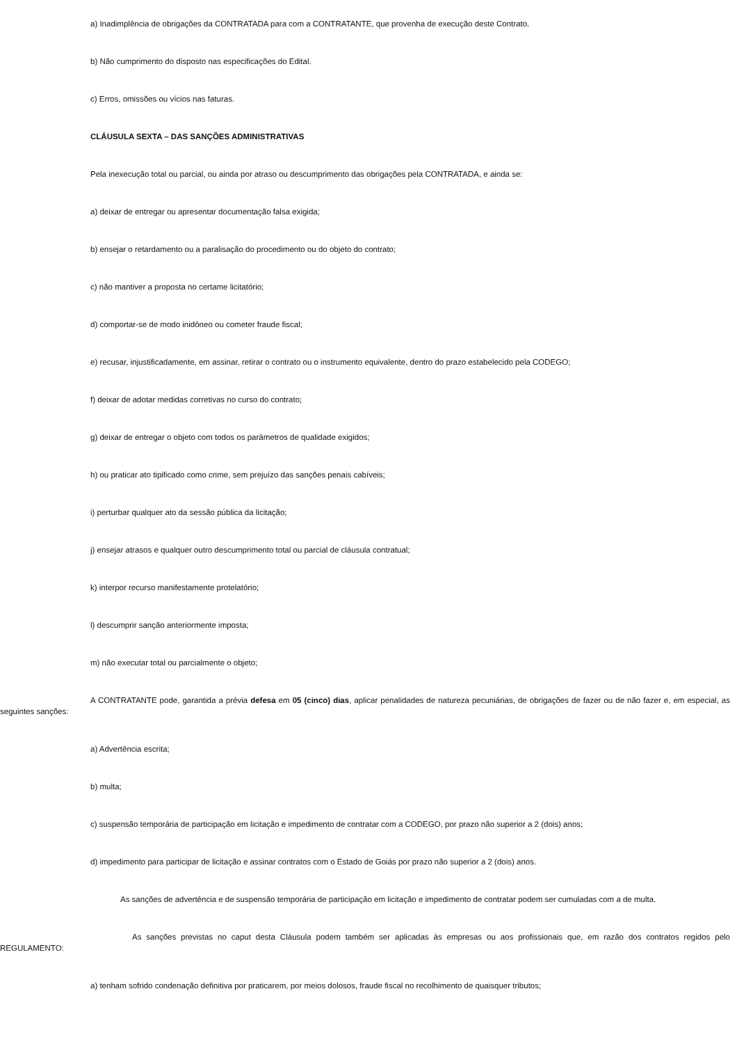a) Inadimplência de obrigações da CONTRATADA para com a CONTRATANTE, que provenha de execução deste Contrato.
b) Não cumprimento do disposto nas especificações do Edital.
c) Erros, omissões ou vícios nas faturas.
CLÁUSULA SEXTA – DAS SANÇÕES ADMINISTRATIVAS
Pela inexecução total ou parcial, ou ainda por atraso ou descumprimento das obrigações pela CONTRATADA, e ainda se:
a) deixar de entregar ou apresentar documentação falsa exigida;
b) ensejar o retardamento ou a paralisação do procedimento ou do objeto do contrato;
c) não mantiver a proposta no certame licitatório;
d) comportar-se de modo inidôneo ou cometer fraude fiscal;
e) recusar, injustificadamente, em assinar, retirar o contrato ou o instrumento equivalente, dentro do prazo estabelecido pela CODEGO;
f) deixar de adotar medidas corretivas no curso do contrato;
g) deixar de entregar o objeto com todos os parâmetros de qualidade exigidos;
h) ou praticar ato tipificado como crime, sem prejuízo das sanções penais cabíveis;
i) perturbar qualquer ato da sessão pública da licitação;
j) ensejar atrasos e qualquer outro descumprimento total ou parcial de cláusula contratual;
k) interpor recurso manifestamente protelatório;
l) descumprir sanção anteriormente imposta;
m) não executar total ou parcialmente o objeto;
A CONTRATANTE pode, garantida a prévia defesa em 05 (cinco) dias, aplicar penalidades de natureza pecuniárias, de obrigações de fazer ou de não fazer e, em especial, as seguintes sanções:
a) Advertência escrita;
b) multa;
c) suspensão temporária de participação em licitação e impedimento de contratar com a CODEGO, por prazo não superior a 2 (dois) anos;
d) impedimento para participar de licitação e assinar contratos com o Estado de Goiás por prazo não superior a 2 (dois) anos.
As sanções de advertência e de suspensão temporária de participação em licitação e impedimento de contratar podem ser cumuladas com a de multa.
As sanções previstas no caput desta Cláusula podem também ser aplicadas às empresas ou aos profissionais que, em razão dos contratos regidos pelo REGULAMENTO:
a) tenham sofrido condenação definitiva por praticarem, por meios dolosos, fraude fiscal no recolhimento de quaisquer tributos;